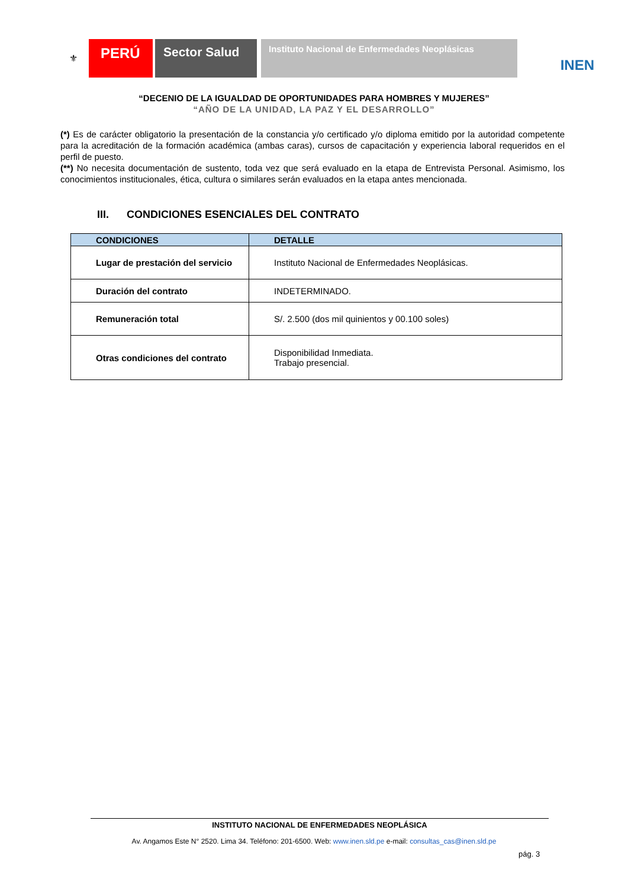⚜
PERÚ Sector Salud
Instituto Nacional de Enfermedades Neoplásicas
INEN
“DECENIO DE LA IGUALDAD DE OPORTUNIDADES PARA HOMBRES Y MUJERES”
“AÑO DE LA UNIDAD, LA PAZ Y EL DESARROLLO”
(*) Es de carácter obligatorio la presentación de la constancia y/o certificado y/o diploma emitido por la autoridad competente para la acreditación de la formación académica (ambas caras), cursos de capacitación y experiencia laboral requeridos en el perfil de puesto.
(**) No necesita documentación de sustento, toda vez que será evaluado en la etapa de Entrevista Personal. Asimismo, los conocimientos institucionales, ética, cultura o similares serán evaluados en la etapa antes mencionada.
III. CONDICIONES ESENCIALES DEL CONTRATO
| CONDICIONES | DETALLE |
| --- | --- |
| Lugar de prestación del servicio | Instituto Nacional de Enfermedades Neoplásicas. |
| Duración del contrato | INDETERMINADO. |
| Remuneración total | S/. 2.500 (dos mil quinientos y 00.100 soles) |
| Otras condiciones del contrato | Disponibilidad Inmediata. Trabajo presencial. |
INSTITUTO NACIONAL DE ENFERMEDADES NEOPLÁSICA
Av. Angamos Este N° 2520. Lima 34. Teléfono: 201-6500. Web: www.inen.sld.pe e-mail: consultas_cas@inen.sld.pe
pág. 3